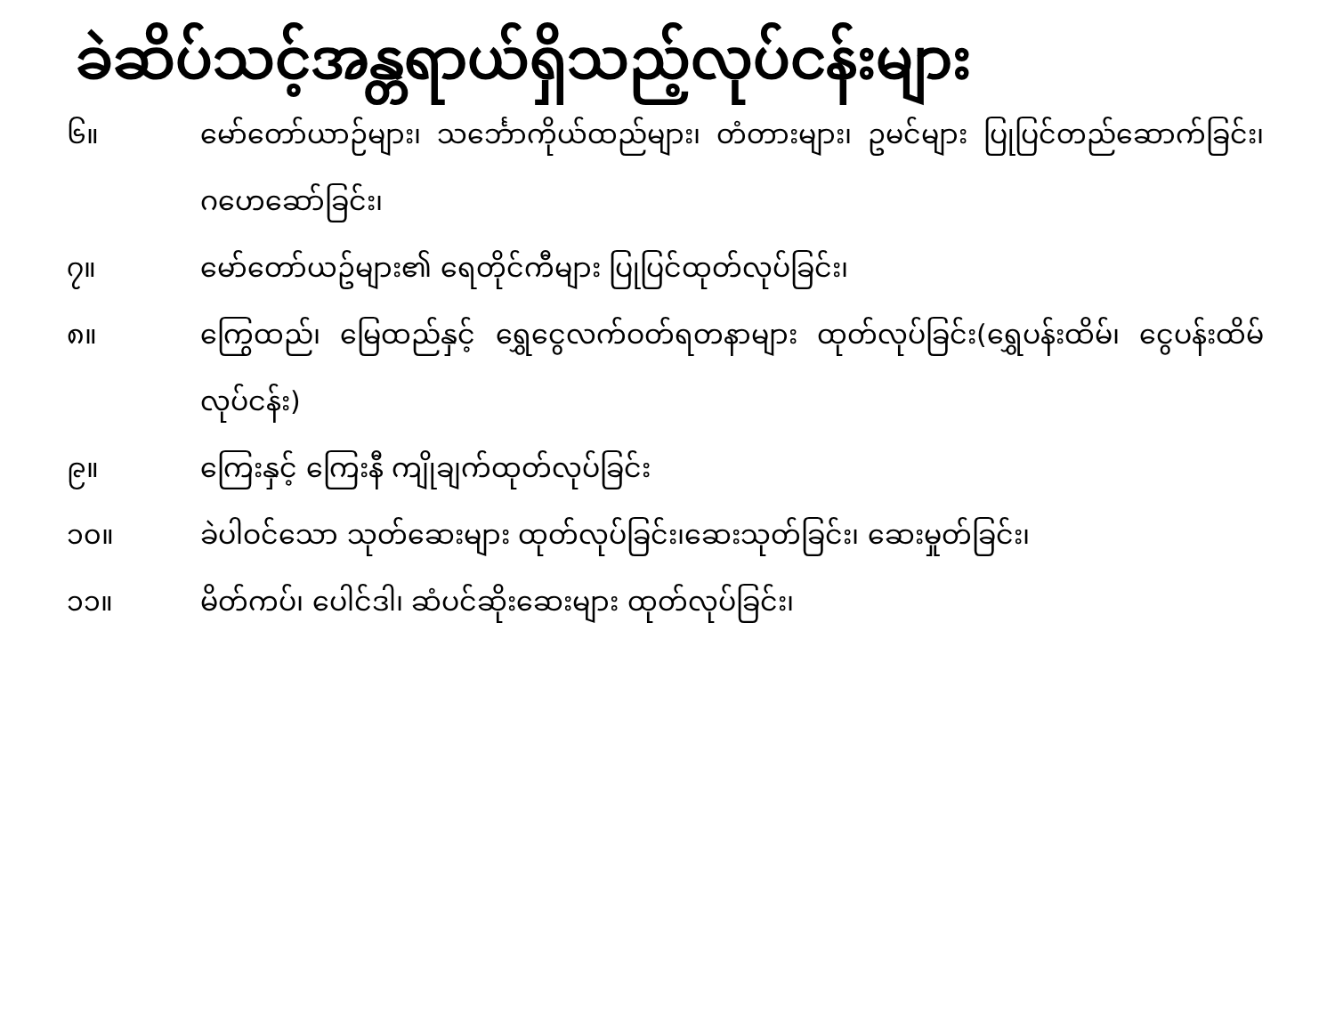ခဲဆိပ်သင့်အန္တရာယ်ရှိသည့်လုပ်ငန်းများ
၆။ မော်တော်ယာဉ်များ၊ သင်္ဘောကိုယ်ထည်များ၊ တံတားများ၊ ဥမင်များ ပြုပြင်တည်ဆောက်ခြင်း၊ ဂဟေဆော်ခြင်း၊
၇။ မော်တော်ယဥ်များ၏ ရေတိုင်ကီများ ပြုပြင်ထုတ်လုပ်ခြင်း၊
၈။ ကြွေထည်၊ မြေထည်နှင့် ရွှေငွေလက်ဝတ်ရတနာများ ထုတ်လုပ်ခြင်း(ရွှေပန်းထိမ်၊ ငွေပန်းထိမ်လုပ်ငန်း)
၉။ ကြေးနှင့် ကြေးနီ ကျိုချက်ထုတ်လုပ်ခြင်း
၁၀။ ခဲပါဝင်သော သုတ်ဆေးများ ထုတ်လုပ်ခြင်း၊ဆေးသုတ်ခြင်း၊ ဆေးမှုတ်ခြင်း၊
၁၁။ မိတ်ကပ်၊ ပေါင်ဒါ၊ ဆံပင်ဆိုးဆေးများ ထုတ်လုပ်ခြင်း၊